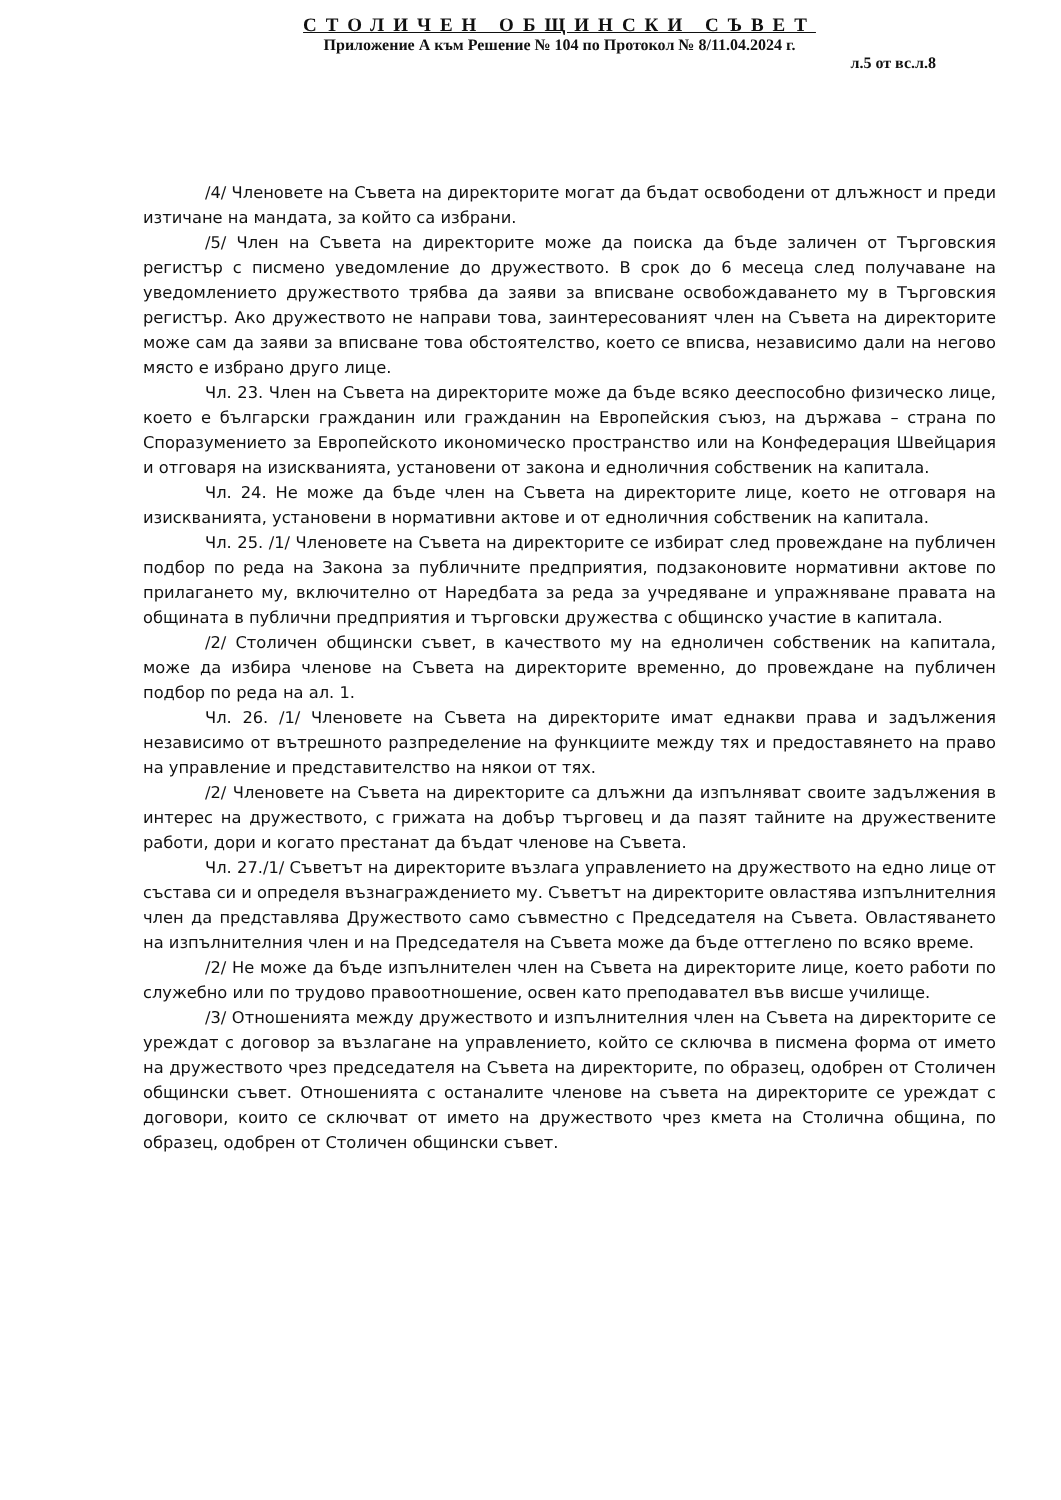СТОЛИЧЕН ОБЩИНСКИ СЪВЕТ
Приложение А към Решение № 104 по Протокол № 8/11.04.2024 г.
л.5 от вс.л.8
/4/ Членовете на Съвета на директорите могат да бъдат освободени от длъжност и преди изтичане на мандата, за който са избрани.
/5/ Член на Съвета на директорите може да поиска да бъде заличен от Търговския регистър с писмено уведомление до дружеството. В срок до 6 месеца след получаване на уведомлението дружеството трябва да заяви за вписване освобождаването му в Търговския регистър. Ако дружеството не направи това, заинтересованият член на Съвета на директорите може сам да заяви за вписване това обстоятелство, което се вписва, независимо дали на негово място е избрано друго лице.
Чл. 23. Член на Съвета на директорите може да бъде всяко дееспособно физическо лице, което е български гражданин или гражданин на Европейския съюз, на държава – страна по Споразумението за Европейското икономическо пространство или на Конфедерация Швейцария и отговаря на изискванията, установени от закона и едноличния собственик на капитала.
Чл. 24. Не може да бъде член на Съвета на директорите лице, което не отговаря на изискванията, установени в нормативни актове и от едноличния собственик на капитала.
Чл. 25. /1/ Членовете на Съвета на директорите се избират след провеждане на публичен подбор по реда на Закона за публичните предприятия, подзаконовите нормативни актове по прилагането му, включително от Наредбата за реда за учредяване и упражняване правата на общината в публични предприятия и търговски дружества с общинско участие в капитала.
/2/ Столичен общински съвет, в качеството му на едноличен собственик на капитала, може да избира членове на Съвета на директорите временно, до провеждане на публичен подбор по реда на ал. 1.
Чл. 26. /1/ Членовете на Съвета на директорите имат еднакви права и задължения независимо от вътрешното разпределение на функциите между тях и предоставянето на право на управление и представителство на някои от тях.
/2/ Членовете на Съвета на директорите са длъжни да изпълняват своите задължения в интерес на дружеството, с грижата на добър търговец и да пазят тайните на дружествените работи, дори и когато престанат да бъдат членове на Съвета.
Чл. 27./1/ Съветът на директорите възлага управлението на дружеството на едно лице от състава си и определя възнаграждението му. Съветът на директорите овластява изпълнителния член да представлява Дружеството само съвместно с Председателя на Съвета. Овластяването на изпълнителния член и на Председателя на Съвета може да бъде оттеглено по всяко време.
/2/ Не може да бъде изпълнителен член на Съвета на директорите лице, което работи по служебно или по трудово правоотношение, освен като преподавател във висше училище.
/3/ Отношенията между дружеството и изпълнителния член на Съвета на директорите се уреждат с договор за възлагане на управлението, който се сключва в писмена форма от името на дружеството чрез председателя на Съвета на директорите, по образец, одобрен от Столичен общински съвет. Отношенията с останалите членове на съвета на директорите се уреждат с договори, които се сключват от името на дружеството чрез кмета на Столична община, по образец, одобрен от Столичен общински съвет.